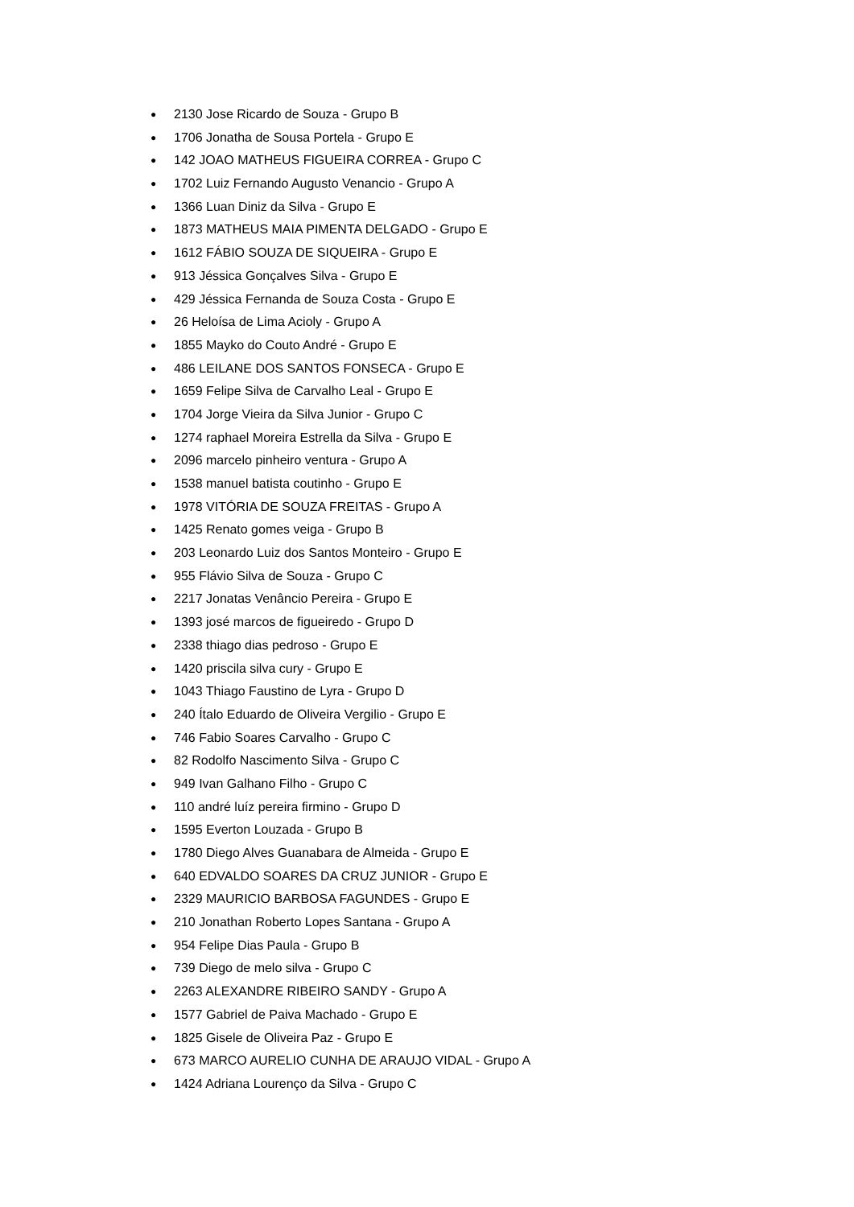● 2130 Jose Ricardo de Souza - Grupo B
● 1706 Jonatha de Sousa Portela - Grupo E
● 142 JOAO MATHEUS FIGUEIRA CORREA - Grupo C
● 1702 Luiz Fernando Augusto Venancio - Grupo A
● 1366 Luan Diniz da Silva - Grupo E
● 1873 MATHEUS MAIA PIMENTA DELGADO - Grupo E
● 1612 FÁBIO SOUZA DE SIQUEIRA - Grupo E
● 913 Jéssica Gonçalves Silva - Grupo E
● 429 Jéssica Fernanda de Souza Costa - Grupo E
● 26 Heloísa de Lima Acioly - Grupo A
● 1855 Mayko do Couto André - Grupo E
● 486 LEILANE DOS SANTOS FONSECA - Grupo E
● 1659 Felipe Silva de Carvalho Leal - Grupo E
● 1704 Jorge Vieira da Silva Junior - Grupo C
● 1274 raphael Moreira Estrella da Silva - Grupo E
● 2096 marcelo pinheiro ventura - Grupo A
● 1538 manuel batista coutinho - Grupo E
● 1978 VITÓRIA DE SOUZA FREITAS - Grupo A
● 1425 Renato gomes veiga - Grupo B
● 203 Leonardo Luiz dos Santos Monteiro - Grupo E
● 955 Flávio Silva de Souza - Grupo C
● 2217 Jonatas Venâncio Pereira - Grupo E
● 1393 josé marcos de figueiredo - Grupo D
● 2338 thiago dias pedroso - Grupo E
● 1420 priscila silva cury - Grupo E
● 1043 Thiago Faustino de Lyra - Grupo D
● 240 Ítalo Eduardo de Oliveira Vergilio - Grupo E
● 746 Fabio Soares Carvalho - Grupo C
● 82 Rodolfo Nascimento Silva - Grupo C
● 949 Ivan Galhano Filho - Grupo C
● 110 andré luíz pereira firmino - Grupo D
● 1595 Everton Louzada - Grupo B
● 1780 Diego Alves Guanabara de Almeida - Grupo E
● 640 EDVALDO SOARES DA CRUZ JUNIOR - Grupo E
● 2329 MAURICIO BARBOSA FAGUNDES - Grupo E
● 210 Jonathan Roberto Lopes Santana - Grupo A
● 954 Felipe Dias Paula - Grupo B
● 739 Diego de melo silva - Grupo C
● 2263 ALEXANDRE RIBEIRO SANDY - Grupo A
● 1577 Gabriel de Paiva Machado - Grupo E
● 1825 Gisele de Oliveira Paz - Grupo E
● 673 MARCO AURELIO CUNHA DE ARAUJO VIDAL - Grupo A
● 1424 Adriana Lourenço da Silva - Grupo C